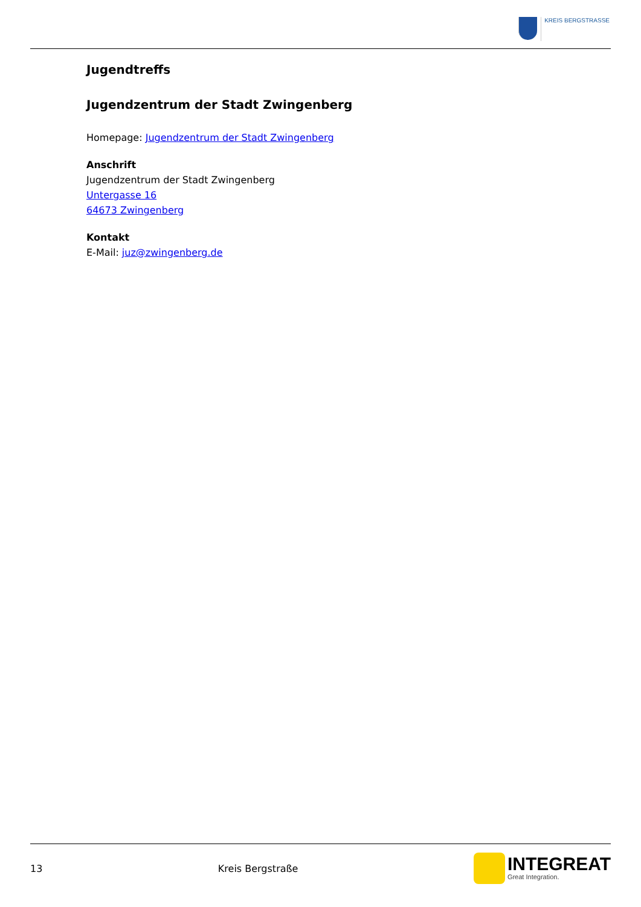KREIS BERGSTRASSE
Jugendtreffs
Jugendzentrum der Stadt Zwingenberg
Homepage: Jugendzentrum der Stadt Zwingenberg
Anschrift
Jugendzentrum der Stadt Zwingenberg
Untergasse 16
64673 Zwingenberg
Kontakt
E-Mail: juz@zwingenberg.de
13 Kreis Bergstraße
INTEGREAT
Great Integration.